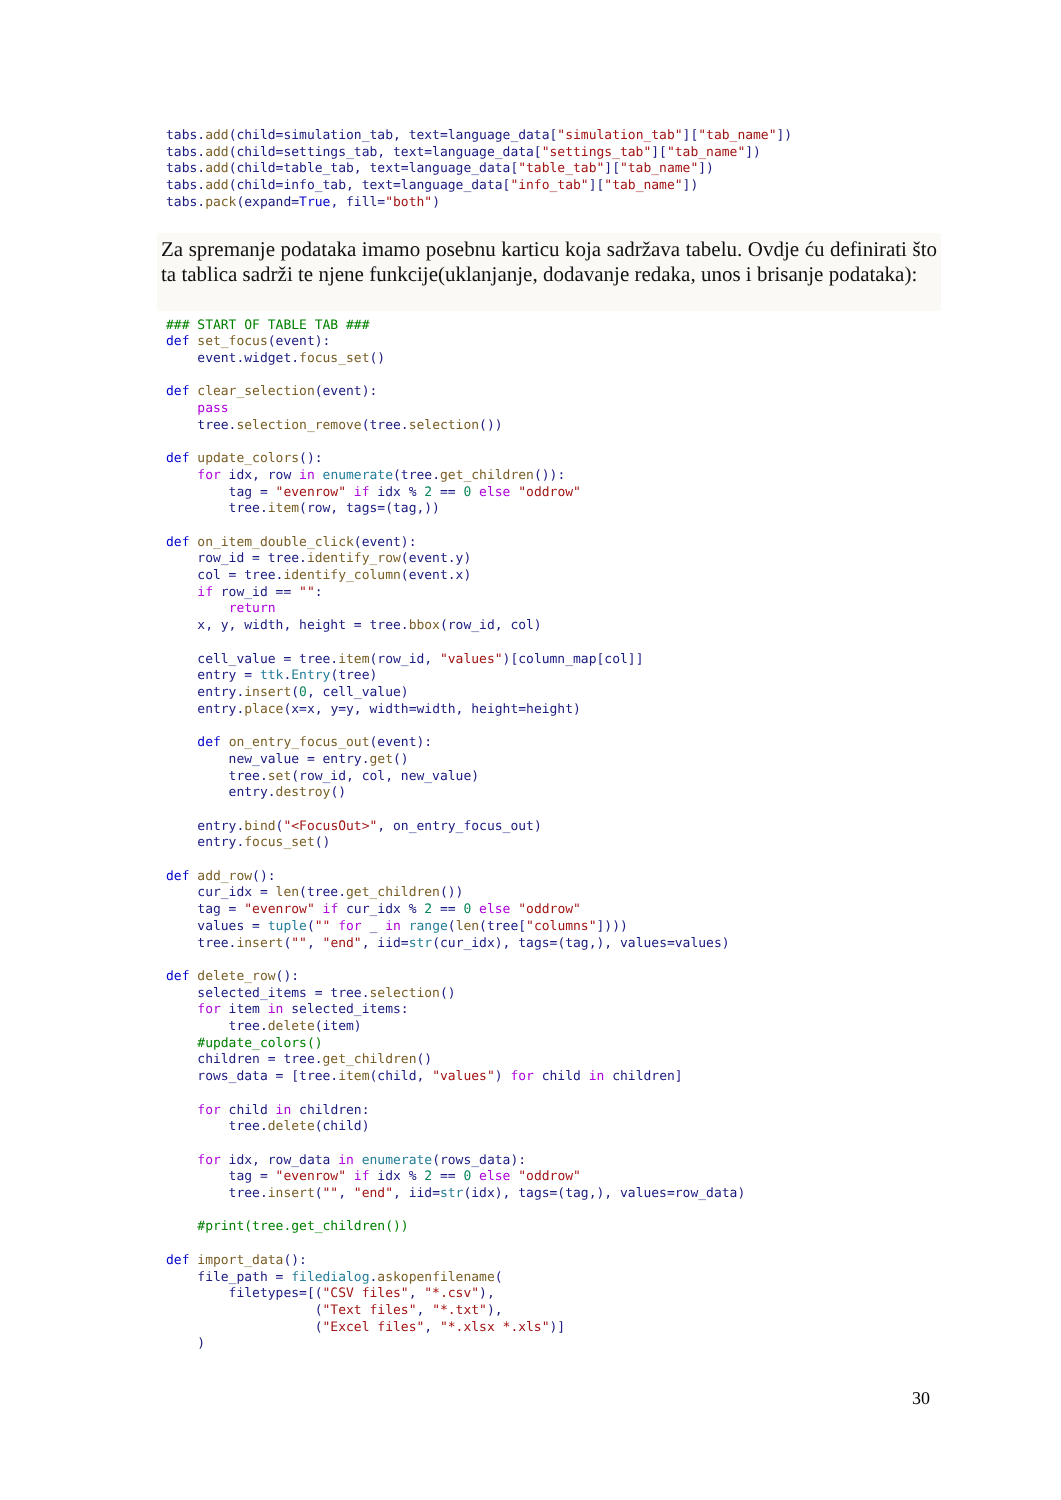tabs.add(child=simulation_tab, text=language_data["simulation_tab"]["tab_name"])
tabs.add(child=settings_tab, text=language_data["settings_tab"]["tab_name"])
tabs.add(child=table_tab, text=language_data["table_tab"]["tab_name"])
tabs.add(child=info_tab, text=language_data["info_tab"]["tab_name"])
tabs.pack(expand=True, fill="both")
Za spremanje podataka imamo posebnu karticu koja sadržava tabelu. Ovdje ću definirati što ta tablica sadrži te njene funkcije(uklanjanje, dodavanje redaka, unos i brisanje podataka):
### START OF TABLE TAB ###
def set_focus(event):
    event.widget.focus_set()

def clear_selection(event):
    pass
    tree.selection_remove(tree.selection())

def update_colors():
    for idx, row in enumerate(tree.get_children()):
        tag = "evenrow" if idx % 2 == 0 else "oddrow"
        tree.item(row, tags=(tag,))

def on_item_double_click(event):
    row_id = tree.identify_row(event.y)
    col = tree.identify_column(event.x)
    if row_id == "":
        return
    x, y, width, height = tree.bbox(row_id, col)

    cell_value = tree.item(row_id, "values")[column_map[col]]
    entry = ttk.Entry(tree)
    entry.insert(0, cell_value)
    entry.place(x=x, y=y, width=width, height=height)

    def on_entry_focus_out(event):
        new_value = entry.get()
        tree.set(row_id, col, new_value)
        entry.destroy()

    entry.bind("<FocusOut>", on_entry_focus_out)
    entry.focus_set()

def add_row():
    cur_idx = len(tree.get_children())
    tag = "evenrow" if cur_idx % 2 == 0 else "oddrow"
    values = tuple("" for _ in range(len(tree["columns"])))
    tree.insert("", "end", iid=str(cur_idx), tags=(tag,), values=values)

def delete_row():
    selected_items = tree.selection()
    for item in selected_items:
        tree.delete(item)
    #update_colors()
    children = tree.get_children()
    rows_data = [tree.item(child, "values") for child in children]

    for child in children:
        tree.delete(child)

    for idx, row_data in enumerate(rows_data):
        tag = "evenrow" if idx % 2 == 0 else "oddrow"
        tree.insert("", "end", iid=str(idx), tags=(tag,), values=row_data)

    #print(tree.get_children())

def import_data():
    file_path = filedialog.askopenfilename(
        filetypes=[("CSV files", "*.csv"),
                   ("Text files", "*.txt"),
                   ("Excel files", "*.xlsx *.xls")]
    )
30